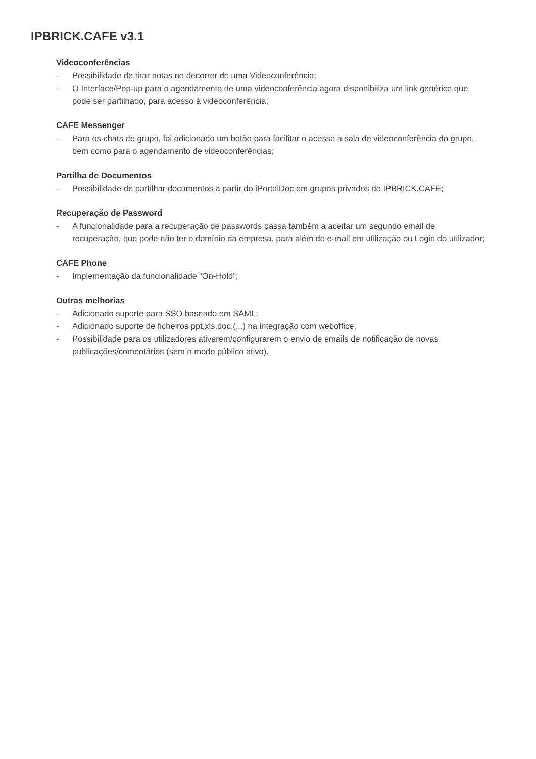IPBRICK.CAFE v3.1
Videoconferências
- Possibilidade de tirar notas no decorrer de uma Videoconferência;
- O Interface/Pop-up para o agendamento de uma videoconferência agora disponibiliza um link genérico que pode ser partilhado, para acesso à videoconferência;
CAFE Messenger
- Para os chats de grupo, foi adicionado um botão para facilitar o acesso à sala de videoconferência do grupo, bem como para o agendamento de videoconferências;
Partilha de Documentos
- Possibilidade de partilhar documentos a partir do iPortalDoc em grupos privados do IPBRICK.CAFE;
Recuperação de Password
- A funcionalidade para a recuperação de passwords passa também a aceitar um segundo email de recuperação, que pode não ter o domínio da empresa, para além do e-mail em utilização ou Login do utilizador;
CAFE Phone
- Implementação da funcionalidade “On-Hold”;
Outras melhorias
- Adicionado suporte para SSO baseado em SAML;
- Adicionado suporte de ficheiros ppt,xls,doc,(...) na integração com weboffice;
- Possibilidade para os utilizadores ativarem/configurarem o envio de emails de notificação de novas publicações/comentários (sem o modo público ativo).